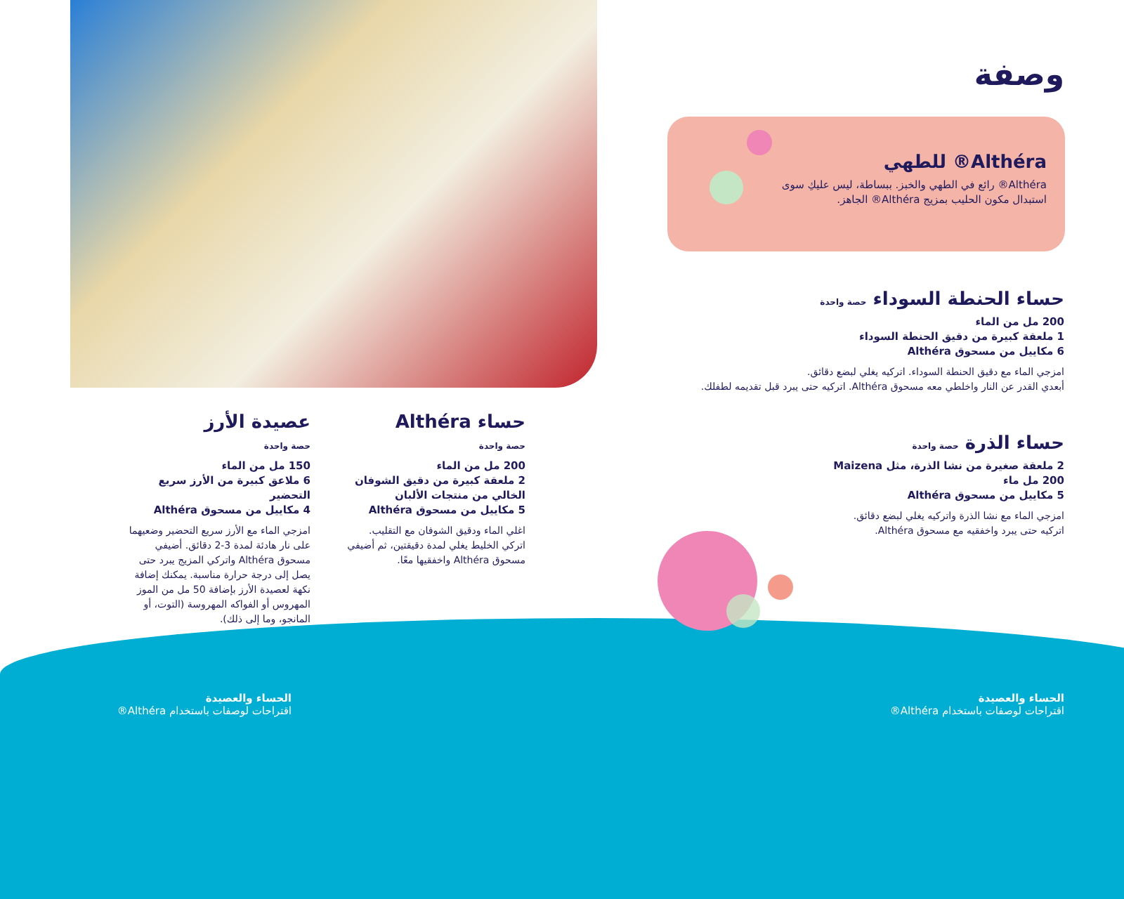وصفة
Althéra® للطهي
Althéra® رائع في الطهي والخبز. ببساطة، ليس عليكِ سوى استبدال مكون الحليب بمزيج Althéra® الجاهز.
حساء الحنطة السوداء حصة واحدة
200 مل من الماء
1 ملعقة كبيرة من دقيق الحنطة السوداء
6 مكاييل من مسحوق Althéra
امزجي الماء مع دقيق الحنطة السوداء. اتركيه يغلي لبضع دقائق.
أبعدي القدر عن النار واخلطي معه مسحوق Althéra. اتركيه حتى يبرد قبل تقديمه لطفلك.
حساء الذرة حصة واحدة
2 ملعقة صغيرة من نشا الذرة، مثل Maizena
200 مل ماء
5 مكاييل من مسحوق Althéra
امزجي الماء مع نشا الذرة واتركيه يغلي لبضع دقائق.
اتركيه حتى يبرد واخفقيه مع مسحوق Althéra.
حساء Althéra
حصة واحدة
200 مل من الماء
2 ملعقة كبيرة من دقيق الشوفان الخالي من منتجات الألبان
5 مكاييل من مسحوق Althéra
اغلي الماء ودقيق الشوفان مع التقليب. اتركي الخليط يغلي لمدة دقيقتين، ثم أضيفي مسحوق Althéra واخفقيها معًا.
عصيدة الأرز
حصة واحدة
150 مل من الماء
6 ملاعق كبيرة من الأرز سريع التحضير
4 مكاييل من مسحوق Althéra
امزجي الماء مع الأرز سريع التحضير وضعيهما على نار هادئة لمدة 3-2 دقائق. أضيفي مسحوق Althéra واتركي المزيج يبرد حتى يصل إلى درجة حرارة مناسبة. يمكنك إضافة نكهة لعصيدة الأرز بإضافة 50 مل من الموز المهروس أو الفواكه المهروسة (التوت، أو المانجو، وما إلى ذلك).
الحساء والعصيدة
اقتراحات لوصفات باستخدام Althéra®
الحساء والعصيدة
اقتراحات لوصفات باستخدام Althéra®